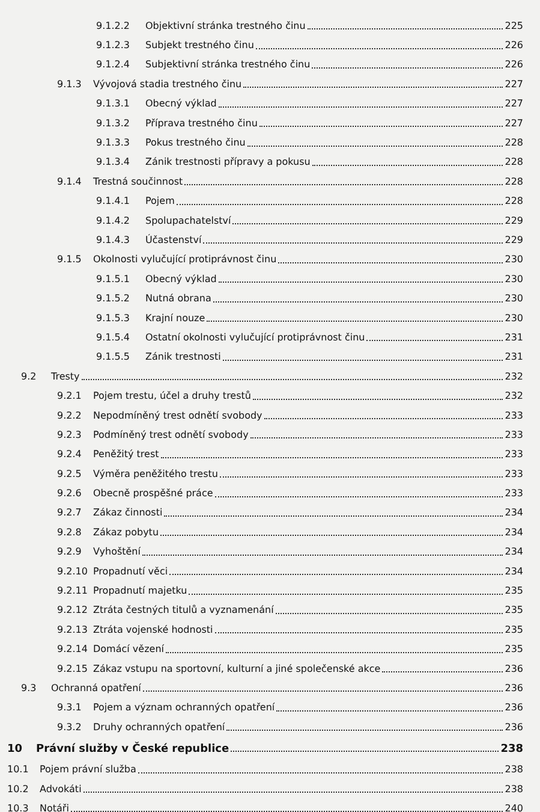9.1.2.2 Objektivní stránka trestného činu 225
9.1.2.3 Subjekt trestného činu 226
9.1.2.4 Subjektivní stránka trestného činu 226
9.1.3 Vývojová stadia trestného činu 227
9.1.3.1 Obecný výklad 227
9.1.3.2 Příprava trestného činu 227
9.1.3.3 Pokus trestného činu 228
9.1.3.4 Zánik trestnosti přípravy a pokusu 228
9.1.4 Trestná součinnost 228
9.1.4.1 Pojem 228
9.1.4.2 Spolupachatelství 229
9.1.4.3 Účastenství 229
9.1.5 Okolnosti vylučující protiprávnost činu 230
9.1.5.1 Obecný výklad 230
9.1.5.2 Nutná obrana 230
9.1.5.3 Krajní nouze 230
9.1.5.4 Ostatní okolnosti vylučující protiprávnost činu 231
9.1.5.5 Zánik trestnosti 231
9.2 Tresty 232
9.2.1 Pojem trestu, účel a druhy trestů 232
9.2.2 Nepodmíněný trest odnětí svobody 233
9.2.3 Podmíněný trest odnětí svobody 233
9.2.4 Peněžitý trest 233
9.2.5 Výměra peněžitého trestu 233
9.2.6 Obecně prospěšné práce 233
9.2.7 Zákaz činnosti 234
9.2.8 Zákaz pobytu 234
9.2.9 Vyhoštění 234
9.2.10 Propadnutí věci 234
9.2.11 Propadnutí majetku 235
9.2.12 Ztráta čestných titulů a vyznamenání 235
9.2.13 Ztráta vojenské hodnosti 235
9.2.14 Domácí vězení 235
9.2.15 Zákaz vstupu na sportovní, kulturní a jiné společenské akce 236
9.3 Ochranná opatření 236
9.3.1 Pojem a význam ochranných opatření 236
9.3.2 Druhy ochranných opatření 236
10 Právní služby v České republice 238
10.1 Pojem právní služba 238
10.2 Advokáti 238
10.3 Notáři 240